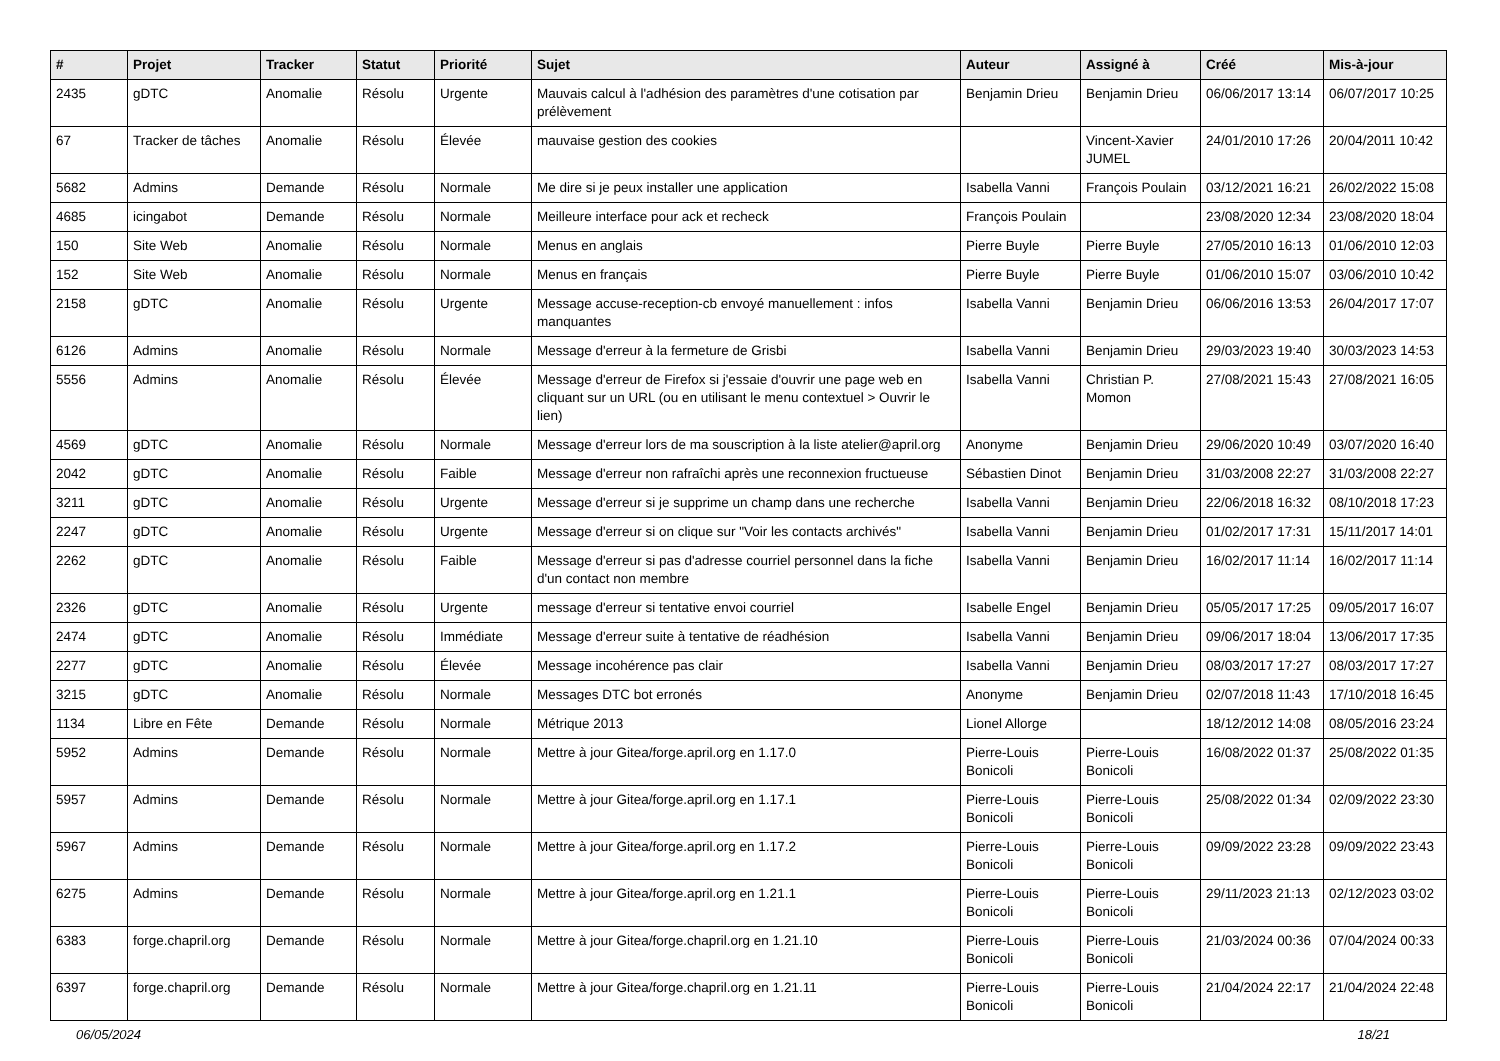| # | Projet | Tracker | Statut | Priorité | Sujet | Auteur | Assigné à | Créé | Mis-à-jour |
| --- | --- | --- | --- | --- | --- | --- | --- | --- | --- |
| 2435 | gDTC | Anomalie | Résolu | Urgente | Mauvais calcul à l'adhésion des paramètres d'une cotisation par prélèvement | Benjamin Drieu | Benjamin Drieu | 06/06/2017 13:14 | 06/07/2017 10:25 |
| 67 | Tracker de tâches | Anomalie | Résolu | Élevée | mauvaise gestion des cookies | | Vincent-Xavier JUMEL | 24/01/2010 17:26 | 20/04/2011 10:42 |
| 5682 | Admins | Demande | Résolu | Normale | Me dire si je peux installer une application | Isabella Vanni | François Poulain | 03/12/2021 16:21 | 26/02/2022 15:08 |
| 4685 | icingabot | Demande | Résolu | Normale | Meilleure interface pour ack et recheck | François Poulain | | 23/08/2020 12:34 | 23/08/2020 18:04 |
| 150 | Site Web | Anomalie | Résolu | Normale | Menus en anglais | Pierre Buyle | Pierre Buyle | 27/05/2010 16:13 | 01/06/2010 12:03 |
| 152 | Site Web | Anomalie | Résolu | Normale | Menus en français | Pierre Buyle | Pierre Buyle | 01/06/2010 15:07 | 03/06/2010 10:42 |
| 2158 | gDTC | Anomalie | Résolu | Urgente | Message accuse-reception-cb envoyé manuellement : infos manquantes | Isabella Vanni | Benjamin Drieu | 06/06/2016 13:53 | 26/04/2017 17:07 |
| 6126 | Admins | Anomalie | Résolu | Normale | Message d'erreur à la fermeture de Grisbi | Isabella Vanni | Benjamin Drieu | 29/03/2023 19:40 | 30/03/2023 14:53 |
| 5556 | Admins | Anomalie | Résolu | Élevée | Message d'erreur de Firefox si j'essaie d'ouvrir une page web en cliquant sur un URL (ou en utilisant le menu contextuel > Ouvrir le lien) | Isabella Vanni | Christian P. Momon | 27/08/2021 15:43 | 27/08/2021 16:05 |
| 4569 | gDTC | Anomalie | Résolu | Normale | Message d'erreur lors de ma souscription à la liste atelier@april.org | Anonyme | Benjamin Drieu | 29/06/2020 10:49 | 03/07/2020 16:40 |
| 2042 | gDTC | Anomalie | Résolu | Faible | Message d'erreur non rafraîchi après une reconnexion fructueuse | Sébastien Dinot | Benjamin Drieu | 31/03/2008 22:27 | 31/03/2008 22:27 |
| 3211 | gDTC | Anomalie | Résolu | Urgente | Message d'erreur si je supprime un champ dans une recherche | Isabella Vanni | Benjamin Drieu | 22/06/2018 16:32 | 08/10/2018 17:23 |
| 2247 | gDTC | Anomalie | Résolu | Urgente | Message d'erreur si on clique sur "Voir les contacts archivés" | Isabella Vanni | Benjamin Drieu | 01/02/2017 17:31 | 15/11/2017 14:01 |
| 2262 | gDTC | Anomalie | Résolu | Faible | Message d'erreur si pas d'adresse courriel personnel dans la fiche d'un contact non membre | Isabella Vanni | Benjamin Drieu | 16/02/2017 11:14 | 16/02/2017 11:14 |
| 2326 | gDTC | Anomalie | Résolu | Urgente | message d'erreur si tentative envoi courriel | Isabelle Engel | Benjamin Drieu | 05/05/2017 17:25 | 09/05/2017 16:07 |
| 2474 | gDTC | Anomalie | Résolu | Immédiate | Message d'erreur suite à tentative de réadhésion | Isabella Vanni | Benjamin Drieu | 09/06/2017 18:04 | 13/06/2017 17:35 |
| 2277 | gDTC | Anomalie | Résolu | Élevée | Message incohérence pas clair | Isabella Vanni | Benjamin Drieu | 08/03/2017 17:27 | 08/03/2017 17:27 |
| 3215 | gDTC | Anomalie | Résolu | Normale | Messages DTC bot erronés | Anonyme | Benjamin Drieu | 02/07/2018 11:43 | 17/10/2018 16:45 |
| 1134 | Libre en Fête | Demande | Résolu | Normale | Métrique 2013 | Lionel Allorge | | 18/12/2012 14:08 | 08/05/2016 23:24 |
| 5952 | Admins | Demande | Résolu | Normale | Mettre à jour Gitea/forge.april.org en 1.17.0 | Pierre-Louis Bonicoli | Pierre-Louis Bonicoli | 16/08/2022 01:37 | 25/08/2022 01:35 |
| 5957 | Admins | Demande | Résolu | Normale | Mettre à jour Gitea/forge.april.org en 1.17.1 | Pierre-Louis Bonicoli | Pierre-Louis Bonicoli | 25/08/2022 01:34 | 02/09/2022 23:30 |
| 5967 | Admins | Demande | Résolu | Normale | Mettre à jour Gitea/forge.april.org en 1.17.2 | Pierre-Louis Bonicoli | Pierre-Louis Bonicoli | 09/09/2022 23:28 | 09/09/2022 23:43 |
| 6275 | Admins | Demande | Résolu | Normale | Mettre à jour Gitea/forge.april.org en 1.21.1 | Pierre-Louis Bonicoli | Pierre-Louis Bonicoli | 29/11/2023 21:13 | 02/12/2023 03:02 |
| 6383 | forge.chapril.org | Demande | Résolu | Normale | Mettre à jour Gitea/forge.chapril.org en 1.21.10 | Pierre-Louis Bonicoli | Pierre-Louis Bonicoli | 21/03/2024 00:36 | 07/04/2024 00:33 |
| 6397 | forge.chapril.org | Demande | Résolu | Normale | Mettre à jour Gitea/forge.chapril.org en 1.21.11 | Pierre-Louis Bonicoli | Pierre-Louis Bonicoli | 21/04/2024 22:17 | 21/04/2024 22:48 |
06/05/2024 18/21